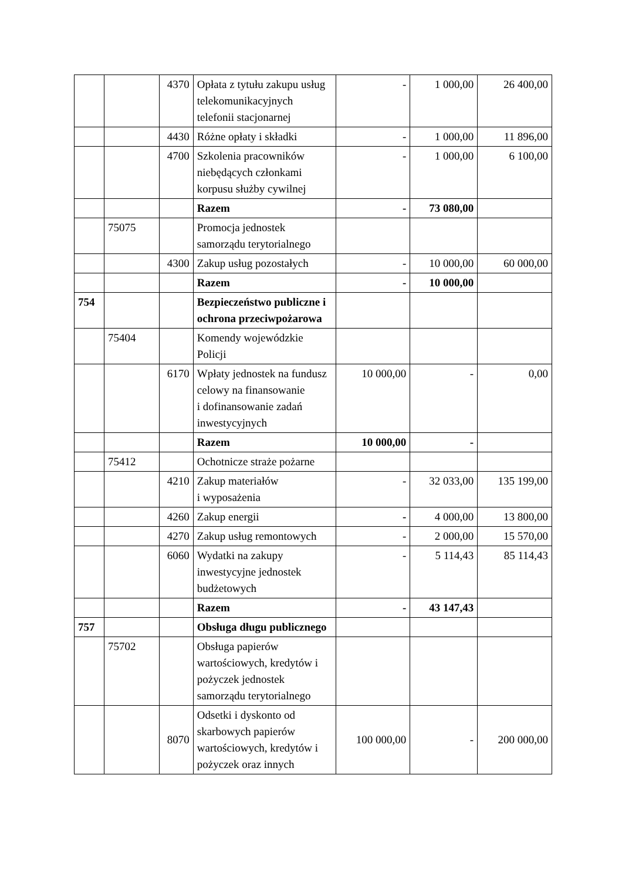| | | 4370 | Opłata z tytułu zakupu usług telekomunikacyjnych telefonii stacjonarnej | - | 1 000,00 | 26 400,00 |
| | | 4430 | Różne opłaty i składki | - | 1 000,00 | 11 896,00 |
| | | 4700 | Szkolenia pracowników niebędących członkami korpusu służby cywilnej | - | 1 000,00 | 6 100,00 |
| | | | Razem | - | 73 080,00 | |
| | 75075 | | Promocja jednostek samorządu terytorialnego | | | |
| | | 4300 | Zakup usług pozostałych | - | 10 000,00 | 60 000,00 |
| | | | Razem | - | 10 000,00 | |
| 754 | | | Bezpieczeństwo publiczne i ochrona przeciwpożarowa | | | |
| | 75404 | | Komendy wojewódzkie Policji | | | |
| | | 6170 | Wpłaty jednostek na fundusz celowy na finansowanie i dofinansowanie zadań inwestycyjnych | 10 000,00 | - | 0,00 |
| | | | Razem | 10 000,00 | - | |
| | 75412 | | Ochotnicze straże pożarne | | | |
| | | 4210 | Zakup materiałów i wyposażenia | - | 32 033,00 | 135 199,00 |
| | | 4260 | Zakup energii | - | 4 000,00 | 13 800,00 |
| | | 4270 | Zakup usług remontowych | - | 2 000,00 | 15 570,00 |
| | | 6060 | Wydatki na zakupy inwestycyjne jednostek budżetowych | - | 5 114,43 | 85 114,43 |
| | | | Razem | - | 43 147,43 | |
| 757 | | | Obsługa długu publicznego | | | |
| | 75702 | | Obsługa papierów wartościowych, kredytów i pożyczek jednostek samorządu terytorialnego | | | |
| | | 8070 | Odsetki i dyskonto od skarbowych papierów wartościowych, kredytów i pożyczek oraz innych | 100 000,00 | - | 200 000,00 |